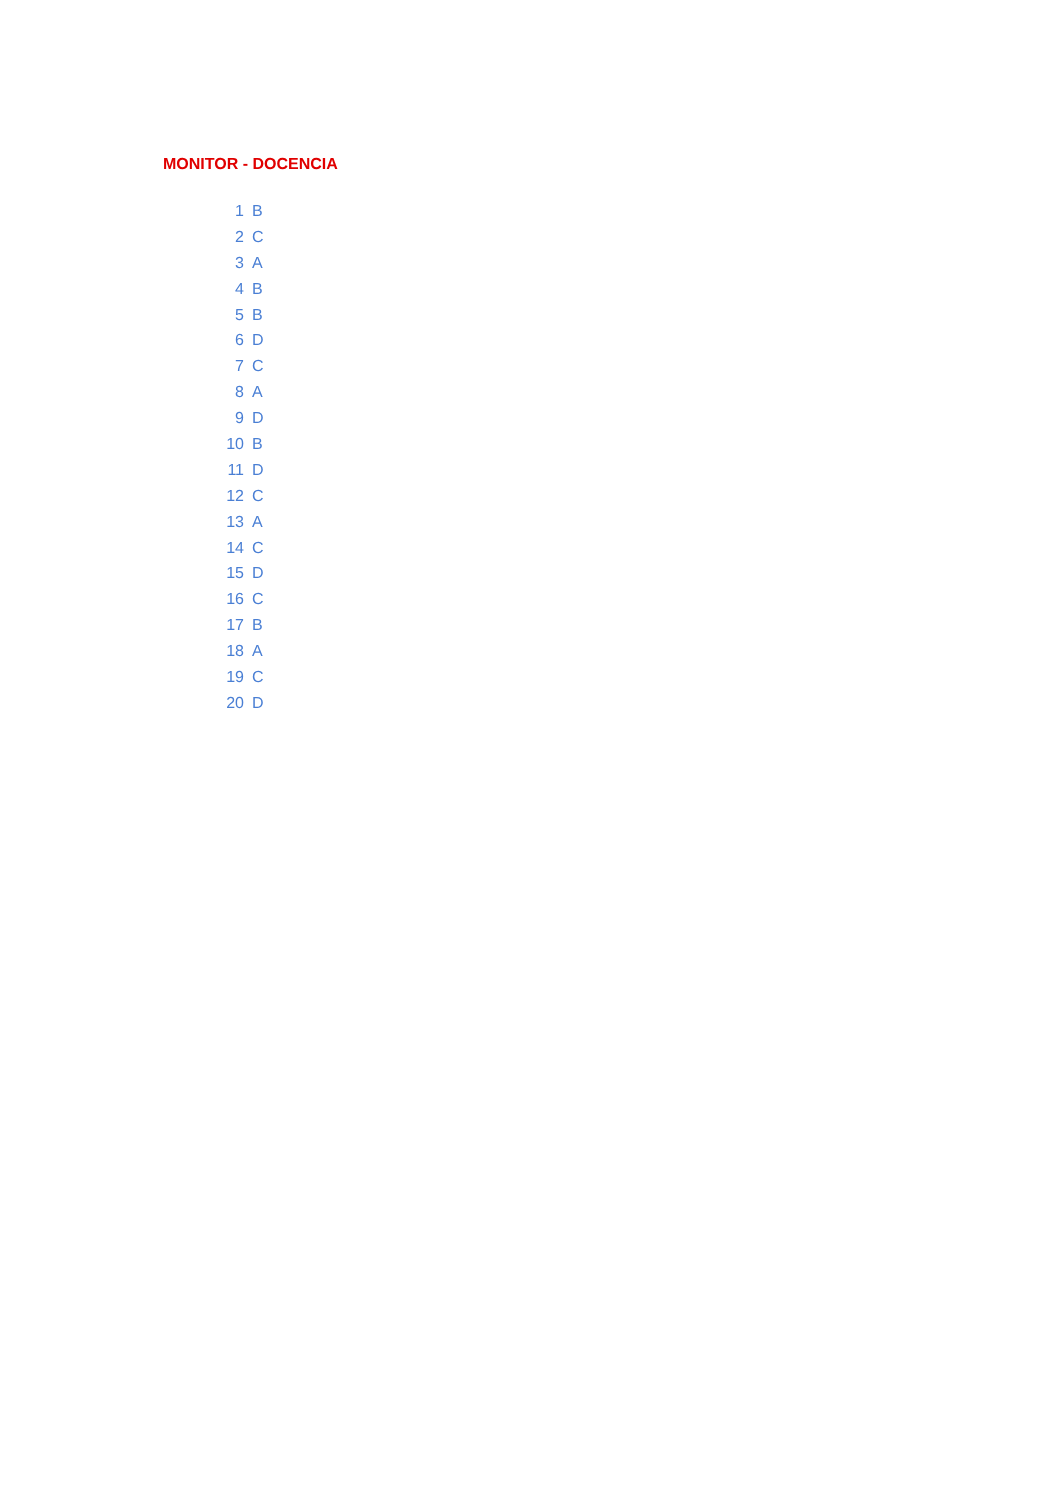MONITOR - DOCENCIA
| 1 | B |
| 2 | C |
| 3 | A |
| 4 | B |
| 5 | B |
| 6 | D |
| 7 | C |
| 8 | A |
| 9 | D |
| 10 | B |
| 11 | D |
| 12 | C |
| 13 | A |
| 14 | C |
| 15 | D |
| 16 | C |
| 17 | B |
| 18 | A |
| 19 | C |
| 20 | D |